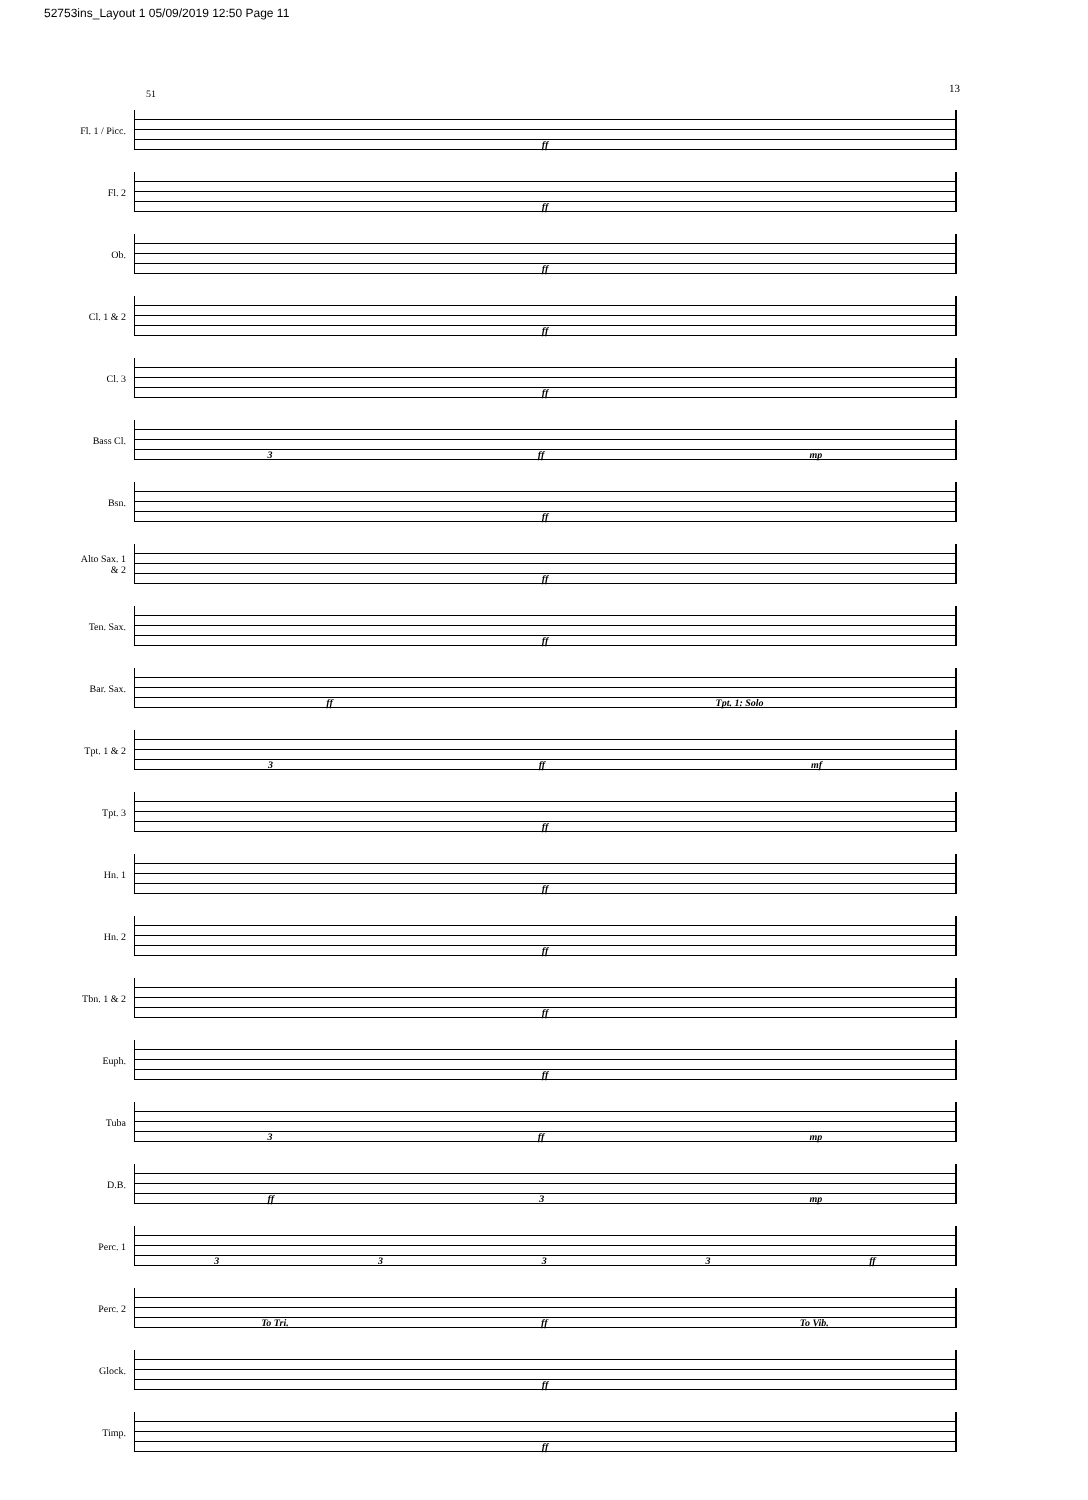52753ins_Layout 1 05/09/2019 12:50 Page 11
13
51
Fl. 1 / Picc.
ff
Fl. 2
ff
Ob.
ff
Cl. 1 & 2
ff
Cl. 3
ff
Bass Cl.
3 ff mp
Bsn.
ff
Alto Sax. 1 & 2
ff
Ten. Sax.
ff
Bar. Sax.
ff Tpt. 1: Solo
Tpt. 1 & 2
3 ff mf
Tpt. 3
ff
Hn. 1
ff
Hn. 2
ff
Tbn. 1 & 2
ff
Euph.
ff
Tuba
3 ff mp
D.B.
ff 3 mp
Perc. 1
3 3 3 3 ff
Perc. 2
To Tri. ff To Vib.
Glock.
ff
Timp.
ff